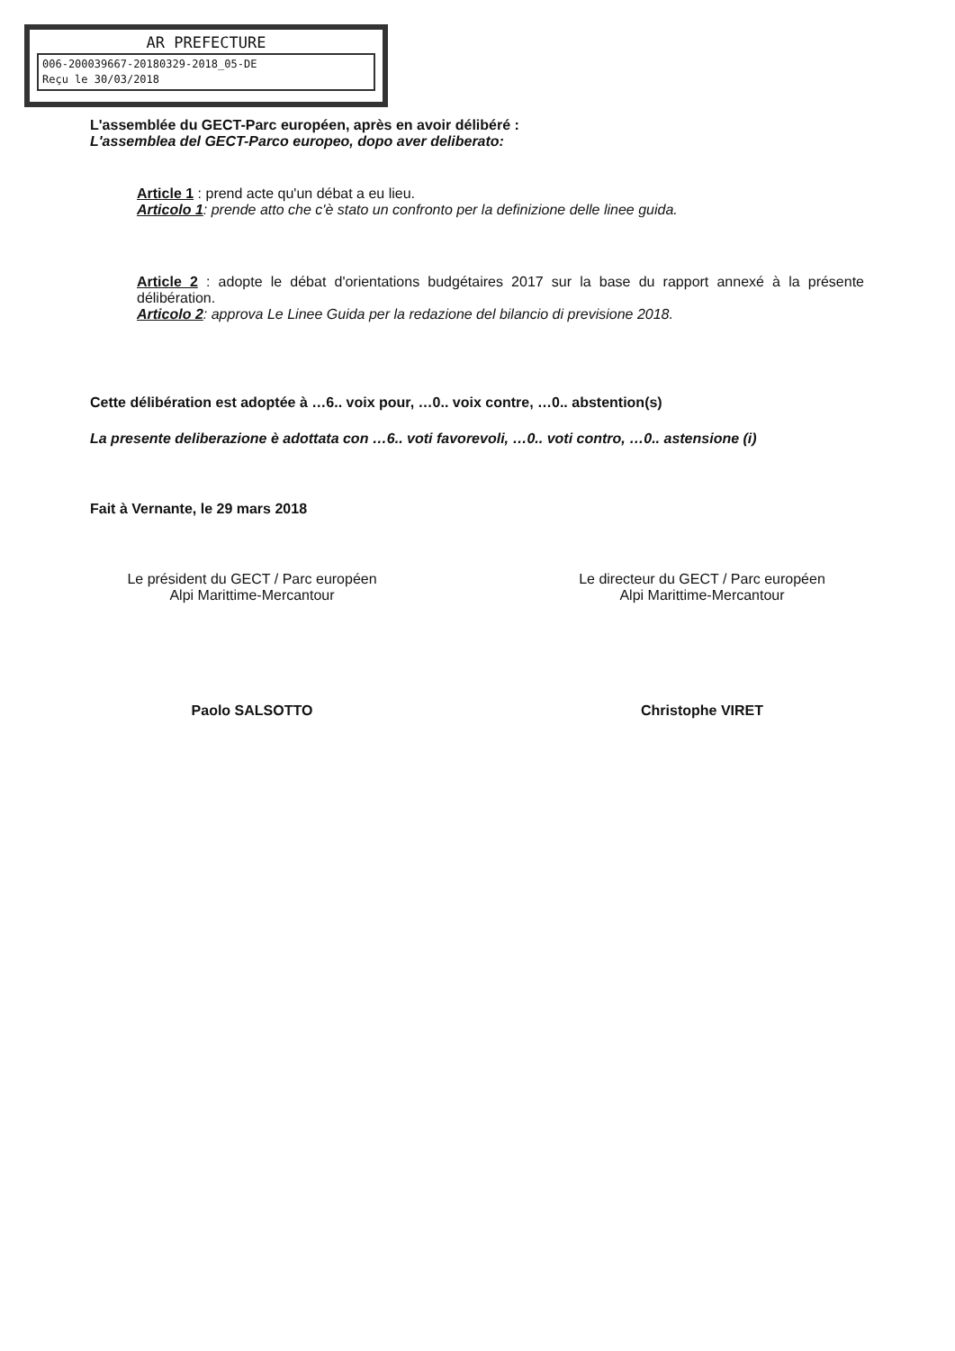AR PREFECTURE
006-200039667-20180329-2018_05-DE
Reçu le 30/03/2018
L'assemblée du GECT-Parc européen, après en avoir délibéré :
L'assemblea del GECT-Parco europeo, dopo aver deliberato:
Article 1 : prend acte qu'un débat a eu lieu.
Articolo 1: prende atto che c'è stato un confronto per la definizione delle linee guida.
Article 2 : adopte le débat d'orientations budgétaires 2017 sur la base du rapport annexé à la présente délibération.
Articolo 2: approva Le Linee Guida per la redazione del bilancio di previsione 2018.
Cette délibération est adoptée à …6.. voix pour, …0.. voix contre, …0.. abstention(s)
La presente deliberazione è adottata con …6.. voti favorevoli, …0.. voti contro, …0.. astensione (i)
Fait à Vernante, le 29 mars 2018
Le président du GECT / Parc européen
Alpi Marittime-Mercantour
Paolo SALSOTTO
Le directeur du GECT / Parc européen
Alpi Marittime-Mercantour
Christophe VIRET